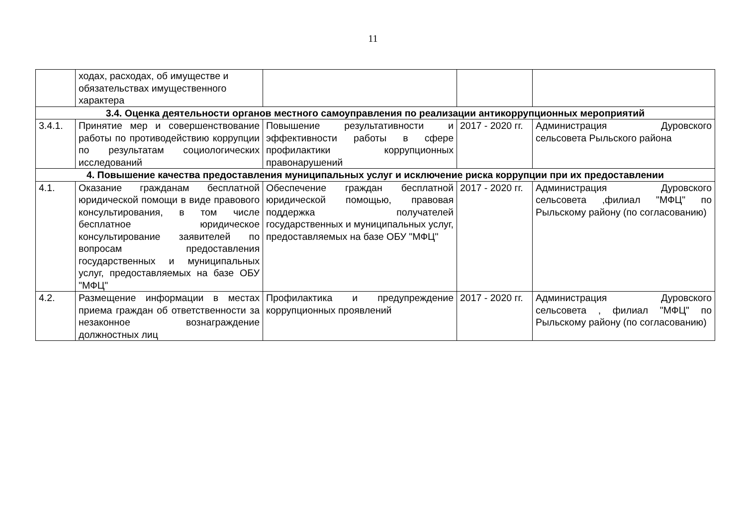11
| | ходах, расходах, об имуществе и обязательствах имущественного характера | | | |
| 3.4. Оценка деятельности органов местного самоуправления по реализации антикоррупционных мероприятий | | | | |
| 3.4.1. | Принятие мер и совершенствование работы по противодействию коррупции по результатам социологических исследований | Повышение результативности и эффективности работы в сфере профилактики коррупционных правонарушений | 2017 - 2020 гг. | Администрация Дуровского сельсовета Рыльского района |
| 4. Повышение качества предоставления муниципальных услуг и исключение риска коррупции при их предоставлении | | | | |
| 4.1. | Оказание гражданам бесплатной юридической помощи в виде правового консультирования, в том числе бесплатное юридическое консультирование заявителей по вопросам предоставления государственных и муниципальных услуг, предоставляемых на базе ОБУ "МФЦ" | Обеспечение граждан бесплатной юридической помощью, правовая поддержка получателей государственных и муниципальных услуг, предоставляемых на базе ОБУ "МФЦ" | 2017 - 2020 гг. | Администрация Дуровского сельсовета ,филиал "МФЦ" по Рыльскому району (по согласованию) |
| 4.2. | Размещение информации в местах приема граждан об ответственности за незаконное вознаграждение должностных лиц | Профилактика и предупреждение коррупционных проявлений | 2017 - 2020 гг. | Администрация Дуровского сельсовета , филиал "МФЦ" по Рыльскому району (по согласованию) |